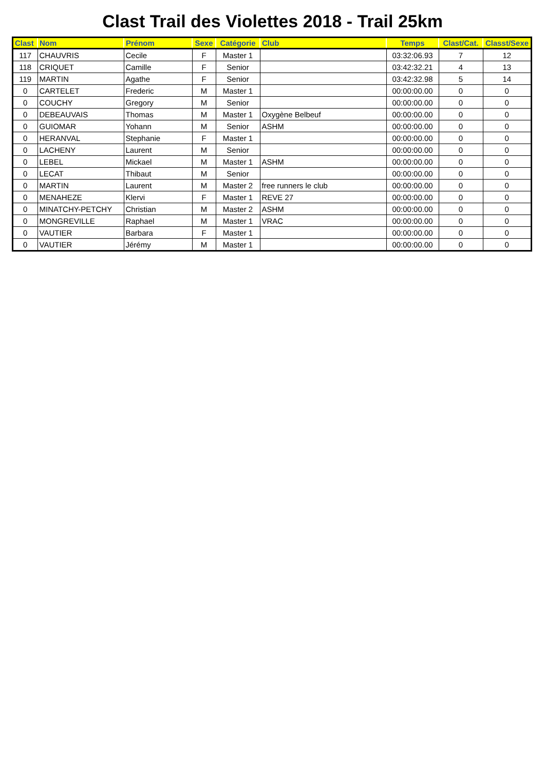Clast Trail des Violettes 2018 - Trail 25km
| Clast | Nom | Prénom | Sexe | Catégorie | Club | Temps | Clast/Cat. | Classt/Sexe |
| --- | --- | --- | --- | --- | --- | --- | --- | --- |
| 117 | CHAUVRIS | Cecile | F | Master 1 | | 03:32:06.93 | 7 | 12 |
| 118 | CRIQUET | Camille | F | Senior | | 03:42:32.21 | 4 | 13 |
| 119 | MARTIN | Agathe | F | Senior | | 03:42:32.98 | 5 | 14 |
| 0 | CARTELET | Frederic | M | Master 1 | | 00:00:00.00 | 0 | 0 |
| 0 | COUCHY | Gregory | M | Senior | | 00:00:00.00 | 0 | 0 |
| 0 | DEBEAUVAIS | Thomas | M | Master 1 | Oxygène Belbeuf | 00:00:00.00 | 0 | 0 |
| 0 | GUIOMAR | Yohann | M | Senior | ASHM | 00:00:00.00 | 0 | 0 |
| 0 | HERANVAL | Stephanie | F | Master 1 | | 00:00:00.00 | 0 | 0 |
| 0 | LACHENY | Laurent | M | Senior | | 00:00:00.00 | 0 | 0 |
| 0 | LEBEL | Mickael | M | Master 1 | ASHM | 00:00:00.00 | 0 | 0 |
| 0 | LECAT | Thibaut | M | Senior | | 00:00:00.00 | 0 | 0 |
| 0 | MARTIN | Laurent | M | Master 2 | free runners le club | 00:00:00.00 | 0 | 0 |
| 0 | MENAHEZE | Klervi | F | Master 1 | REVE 27 | 00:00:00.00 | 0 | 0 |
| 0 | MINATCHY-PETCHY | Christian | M | Master 2 | ASHM | 00:00:00.00 | 0 | 0 |
| 0 | MONGREVILLE | Raphael | M | Master 1 | VRAC | 00:00:00.00 | 0 | 0 |
| 0 | VAUTIER | Barbara | F | Master 1 | | 00:00:00.00 | 0 | 0 |
| 0 | VAUTIER | Jérémy | M | Master 1 | | 00:00:00.00 | 0 | 0 |